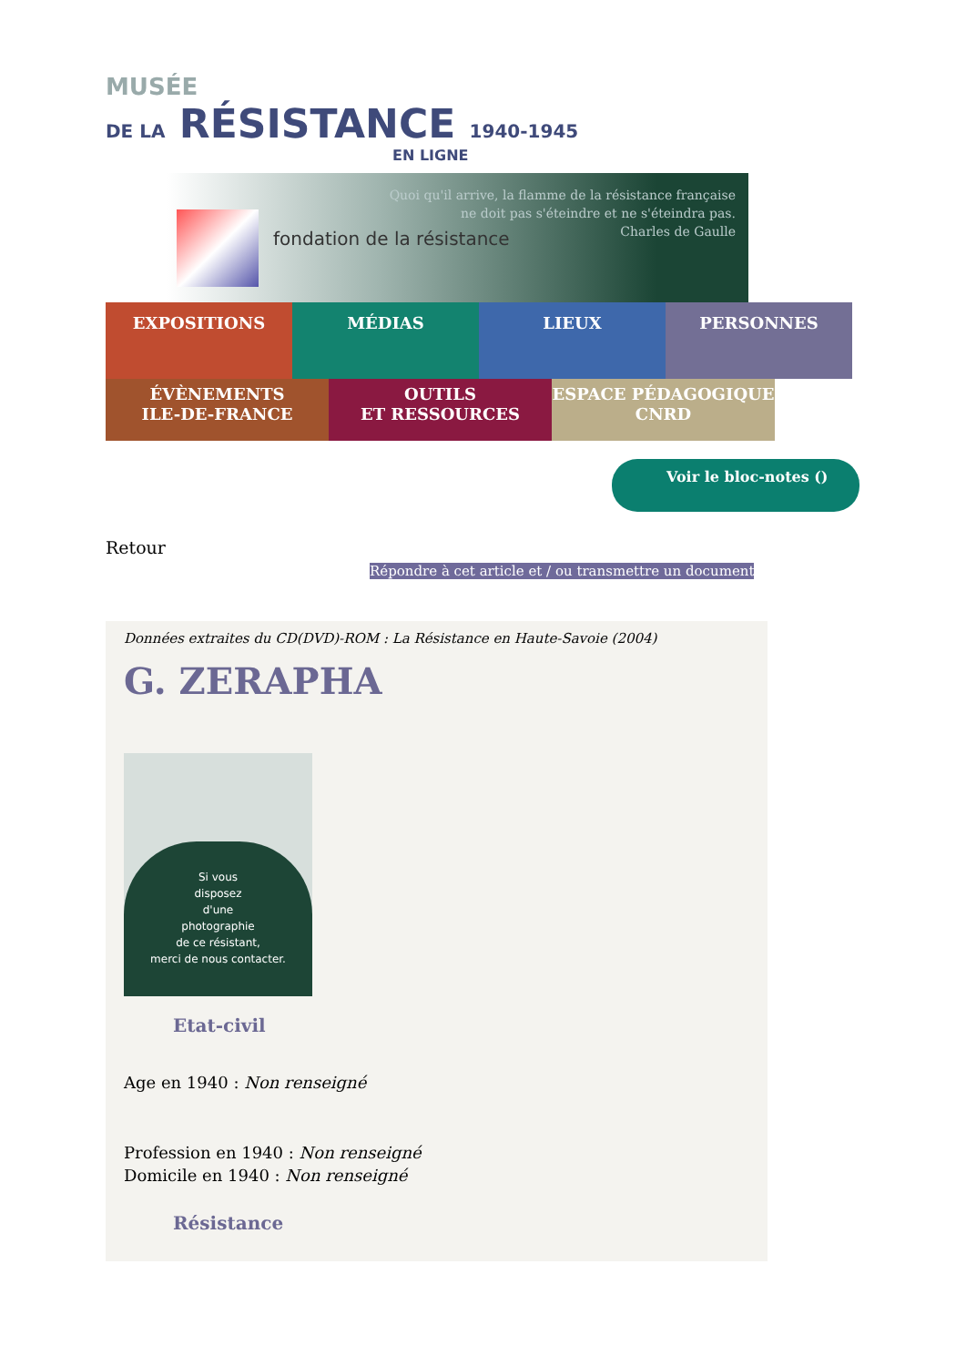MUSÉE
DE LA RÉSISTANCE 1940-1945
EN LIGNE
fondation de la résistance
Quoi qu'il arrive, la flamme de la résistance française
ne doit pas s'éteindre et ne s'éteindra pas.
Charles de Gaulle
EXPOSITIONS MÉDIAS LIEUX PERSONNES
ÉVÈNEMENTS
ILE-DE-FRANCE
OUTILS
ET RESSOURCES
ESPACE PÉDAGOGIQUE
CNRD
Voir le bloc-notes ()
Retour
Répondre à cet article et / ou transmettre un document
Données extraites du CD(DVD)-ROM : La Résistance en Haute-Savoie (2004)
G. ZERAPHA
Si vous
disposez
d'une
photographie
de ce résistant,
merci de nous contacter.
Etat-civil
Age en 1940 : Non renseigné
Profession en 1940 : Non renseigné
Domicile en 1940 : Non renseigné
Résistance